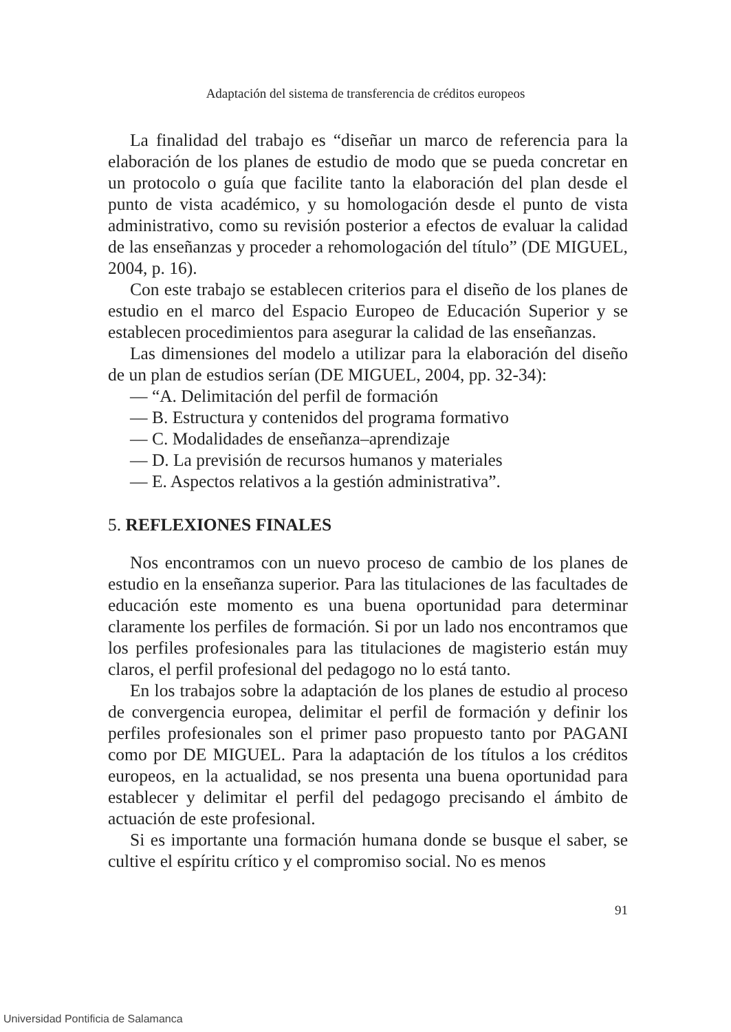Adaptación del sistema de transferencia de créditos europeos
La finalidad del trabajo es “diseñar un marco de referencia para la elaboración de los planes de estudio de modo que se pueda concretar en un protocolo o guía que facilite tanto la elaboración del plan desde el punto de vista académico, y su homologación desde el punto de vista administrativo, como su revisión posterior a efectos de evaluar la calidad de las enseñanzas y proceder a rehomologación del título” (DE MIGUEL, 2004, p. 16).
Con este trabajo se establecen criterios para el diseño de los planes de estudio en el marco del Espacio Europeo de Educación Superior y se establecen procedimientos para asegurar la calidad de las enseñanzas.
Las dimensiones del modelo a utilizar para la elaboración del diseño de un plan de estudios serían (DE MIGUEL, 2004, pp. 32-34):
— “A. Delimitación del perfil de formación
— B. Estructura y contenidos del programa formativo
— C. Modalidades de enseñanza–aprendizaje
— D. La previsión de recursos humanos y materiales
— E. Aspectos relativos a la gestión administrativa”.
5. REFLEXIONES FINALES
Nos encontramos con un nuevo proceso de cambio de los planes de estudio en la enseñanza superior. Para las titulaciones de las facultades de educación este momento es una buena oportunidad para determinar claramente los perfiles de formación. Si por un lado nos encontramos que los perfiles profesionales para las titulaciones de magisterio están muy claros, el perfil profesional del pedagogo no lo está tanto.
En los trabajos sobre la adaptación de los planes de estudio al proceso de convergencia europea, delimitar el perfil de formación y definir los perfiles profesionales son el primer paso propuesto tanto por PAGANI como por DE MIGUEL. Para la adaptación de los títulos a los créditos europeos, en la actualidad, se nos presenta una buena oportunidad para establecer y delimitar el perfil del pedagogo precisando el ámbito de actuación de este profesional.
Si es importante una formación humana donde se busque el saber, se cultive el espíritu crítico y el compromiso social. No es menos
91
Universidad Pontificia de Salamanca